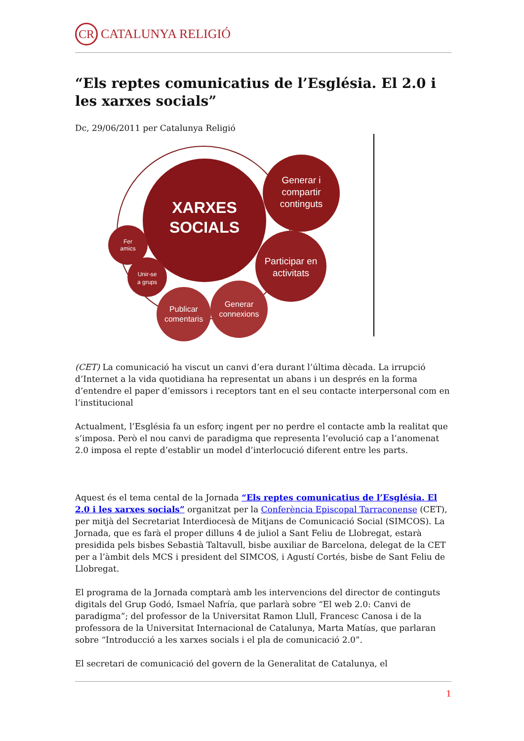CR
CATALUNYA RELIGIÓ
“Els reptes comunicatius de l’Església. El 2.0 i les xarxes socials”
Dc, 29/06/2011 per Catalunya Religió
XARXES
SOCIALS
Generar i
compartir
continguts
Participar en
activitats
Fer
amics
Unir-se
a grups
Publicar
comentaris
Generar
connexions
(CET) La comunicació ha viscut un canvi d’era durant l’última dècada. La irrupció d’Internet a la vida quotidiana ha representat un abans i un després en la forma d’entendre el paper d’emissors i receptors tant en el seu contacte interpersonal com en l’institucional
Actualment, l’Església fa un esforç ingent per no perdre el contacte amb la realitat que s’imposa. Però el nou canvi de paradigma que representa l’evolució cap a l’anomenat 2.0 imposa el repte d’establir un model d’interlocució diferent entre les parts.
Aquest és el tema cental de la Jornada “Els reptes comunicatius de l’Església. El 2.0 i les xarxes socials” organitzat per la Conferència Episcopal Tarraconense (CET), per mitjà del Secretariat Interdiocesà de Mitjans de Comunicació Social (SIMCOS). La Jornada, que es farà el proper dilluns 4 de juliol a Sant Feliu de Llobregat, estarà presidida pels bisbes Sebastià Taltavull, bisbe auxiliar de Barcelona, delegat de la CET per a l’àmbit dels MCS i president del SIMCOS, i Agustí Cortés, bisbe de Sant Feliu de Llobregat.
El programa de la Jornada comptarà amb les intervencions del director de continguts digitals del Grup Godó, Ismael Nafría, que parlarà sobre “El web 2.0: Canvi de paradigma”; del professor de la Universitat Ramon Llull, Francesc Canosa i de la professora de la Universitat Internacional de Catalunya, Marta Matías, que parlaran sobre “Introducció a les xarxes socials i el pla de comunicació 2.0”.
El secretari de comunicació del govern de la Generalitat de Catalunya, el
1